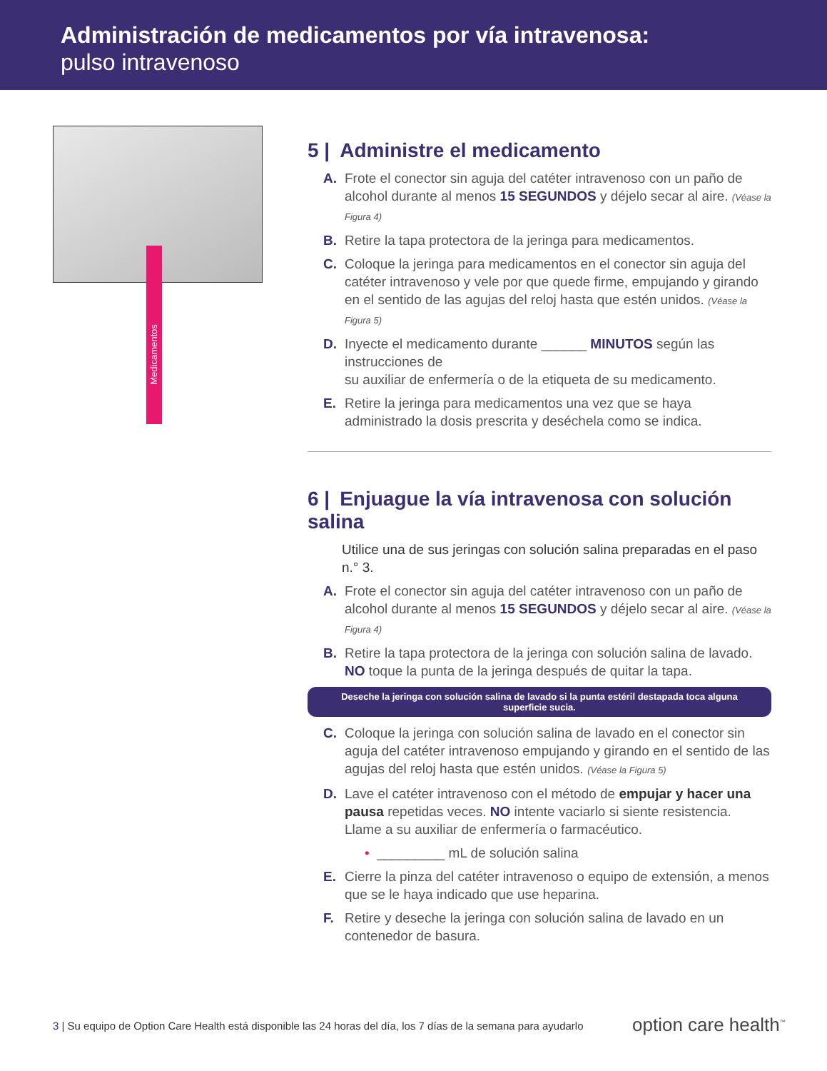Administración de medicamentos por vía intravenosa:
pulso intravenoso
Medicamentos
5 | Administre el medicamento
A. Frote el conector sin aguja del catéter intravenoso con un paño de alcohol durante al menos 15 SEGUNDOS y déjelo secar al aire. (Véase la Figura 4)
B. Retire la tapa protectora de la jeringa para medicamentos.
C. Coloque la jeringa para medicamentos en el conector sin aguja del catéter intravenoso y vele por que quede firme, empujando y girando en el sentido de las agujas del reloj hasta que estén unidos. (Véase la Figura 5)
D. Inyecte el medicamento durante ______ MINUTOS según las instrucciones de
su auxiliar de enfermería o de la etiqueta de su medicamento.
E. Retire la jeringa para medicamentos una vez que se haya administrado la dosis prescrita y deséchela como se indica.
6 | Enjuague la vía intravenosa con solución salina
Utilice una de sus jeringas con solución salina preparadas en el paso n.° 3.
A. Frote el conector sin aguja del catéter intravenoso con un paño de alcohol durante al menos 15 SEGUNDOS y déjelo secar al aire. (Véase la Figura 4)
B. Retire la tapa protectora de la jeringa con solución salina de lavado. NO toque la punta de la jeringa después de quitar la tapa.
Deseche la jeringa con solución salina de lavado si la punta estéril destapada toca alguna superficie sucia.
C. Coloque la jeringa con solución salina de lavado en el conector sin aguja del catéter intravenoso empujando y girando en el sentido de las agujas del reloj hasta que estén unidos. (Véase la Figura 5)
D. Lave el catéter intravenoso con el método de empujar y hacer una pausa repetidas veces. NO intente vaciarlo si siente resistencia. Llame a su auxiliar de enfermería o farmacéutico.
• _________ mL de solución salina
E. Cierre la pinza del catéter intravenoso o equipo de extensión, a menos que se le haya indicado que use heparina.
F. Retire y deseche la jeringa con solución salina de lavado en un contenedor de basura.
3 | Su equipo de Option Care Health está disponible las 24 horas del día, los 7 días de la semana para ayudarlo
option care health<sup>™</sup>